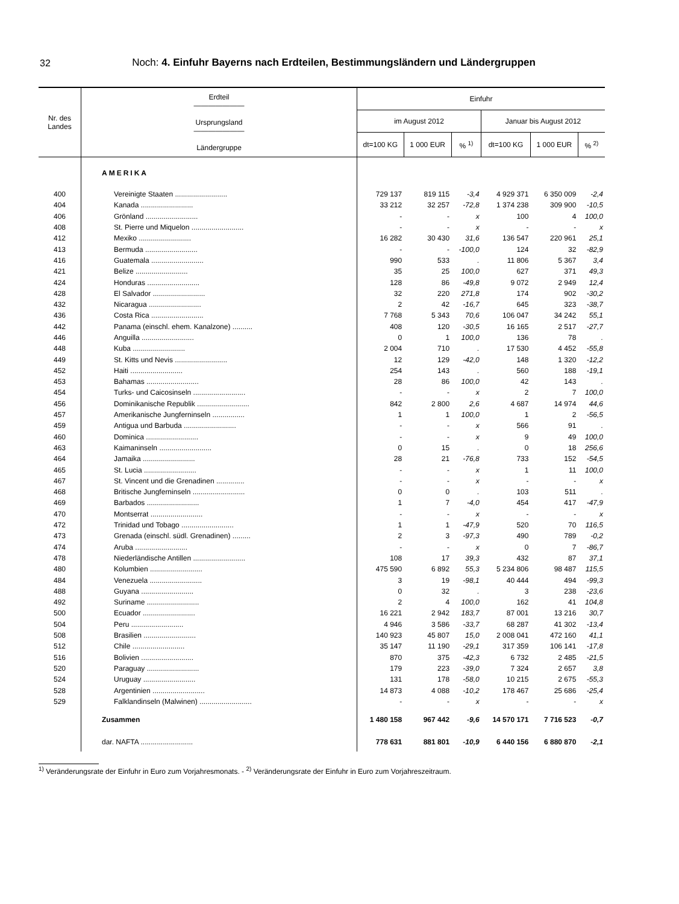32
Noch: 4. Einfuhr Bayerns nach Erdteilen, Bestimmungsländern und Ländergruppen
| Nr. des Landes | Erdteil ——————— Ursprungsland ——————— Ländergruppe | Einfuhr | | | | | |
| --- | --- | --- | --- | --- | --- | --- | --- |
| | | im August 2012 | | | Januar bis August 2012 | | |
| | | dt=100 KG | 1 000 EUR | % <sup>1)</sup> | dt=100 KG | 1 000 EUR | % <sup>2)</sup> |
| | AMERIKA | | | | | | |
| 400 | Vereinigte Staaten .......................... | 729 137 | 819 115 | -3,4 | 4 929 371 | 6 350 009 | -2,4 |
| 404 | Kanada .......................... | 33 212 | 32 257 | -72,8 | 1 374 238 | 309 900 | -10,5 |
| 406 | Grönland .......................... | - | - | x | 100 | 4 | 100,0 |
| 408 | St. Pierre und Miquelon .......................... | - | - | x | - | - | x |
| 412 | Mexiko .......................... | 16 282 | 30 430 | 31,6 | 136 547 | 220 961 | 25,1 |
| 413 | Bermuda .......................... | - | - | -100,0 | 124 | 32 | -82,9 |
| 416 | Guatemala .......................... | 990 | 533 | . | 11 806 | 5 367 | 3,4 |
| 421 | Belize .......................... | 35 | 25 | 100,0 | 627 | 371 | 49,3 |
| 424 | Honduras .......................... | 128 | 86 | -49,8 | 9 072 | 2 949 | 12,4 |
| 428 | El Salvador .......................... | 32 | 220 | 271,8 | 174 | 902 | -30,2 |
| 432 | Nicaragua .......................... | 2 | 42 | -16,7 | 645 | 323 | -38,7 |
| 436 | Costa Rica .......................... | 7 768 | 5 343 | 70,6 | 106 047 | 34 242 | 55,1 |
| 442 | Panama (einschl. ehem. Kanalzone) .......... | 408 | 120 | -30,5 | 16 165 | 2 517 | -27,7 |
| 446 | Anguilla .......................... | 0 | 1 | 100,0 | 136 | 78 | . |
| 448 | Kuba .......................... | 2 004 | 710 | . | 17 530 | 4 452 | -55,8 |
| 449 | St. Kitts und Nevis .......................... | 12 | 129 | -42,0 | 148 | 1 320 | -12,2 |
| 452 | Haiti .......................... | 254 | 143 | . | 560 | 188 | -19,1 |
| 453 | Bahamas .......................... | 28 | 86 | 100,0 | 42 | 143 | . |
| 454 | Turks- und Caicosinseln .......................... | - | - | x | 2 | 7 | 100,0 |
| 456 | Dominikanische Republik .......................... | 842 | 2 800 | 2,6 | 4 687 | 14 974 | 44,6 |
| 457 | Amerikanische Jungferninseln ................ | 1 | 1 | 100,0 | 1 | 2 | -56,5 |
| 459 | Antigua und Barbuda .......................... | - | - | x | 566 | 91 | . |
| 460 | Dominica .......................... | - | - | x | 9 | 49 | 100,0 |
| 463 | Kaimaninseln .......................... | 0 | 15 | . | 0 | 18 | 256,6 |
| 464 | Jamaika .......................... | 28 | 21 | -76,8 | 733 | 152 | -54,5 |
| 465 | St. Lucia .......................... | - | - | x | 1 | 11 | 100,0 |
| 467 | St. Vincent und die Grenadinen .............. | - | - | x | - | - | x |
| 468 | Britische Jungferninseln .......................... | 0 | 0 | . | 103 | 511 | . |
| 469 | Barbados .......................... | 1 | 7 | -4,0 | 454 | 417 | -47,9 |
| 470 | Montserrat .......................... | - | - | x | - | - | x |
| 472 | Trinidad und Tobago .......................... | 1 | 1 | -47,9 | 520 | 70 | 116,5 |
| 473 | Grenada (einschl. südl. Grenadinen) ......... | 2 | 3 | -97,3 | 490 | 789 | -0,2 |
| 474 | Aruba .......................... | - | - | x | 0 | 7 | -86,7 |
| 478 | Niederländische Antillen .......................... | 108 | 17 | 39,3 | 432 | 87 | 37,1 |
| 480 | Kolumbien .......................... | 475 590 | 6 892 | 55,3 | 5 234 806 | 98 487 | 115,5 |
| 484 | Venezuela .......................... | 3 | 19 | -98,1 | 40 444 | 494 | -99,3 |
| 488 | Guyana .......................... | 0 | 32 | . | 3 | 238 | -23,6 |
| 492 | Suriname .......................... | 2 | 4 | 100,0 | 162 | 41 | 104,8 |
| 500 | Ecuador .......................... | 16 221 | 2 942 | 183,7 | 87 001 | 13 216 | 30,7 |
| 504 | Peru .......................... | 4 946 | 3 586 | -33,7 | 68 287 | 41 302 | -13,4 |
| 508 | Brasilien .......................... | 140 923 | 45 807 | 15,0 | 2 008 041 | 472 160 | 41,1 |
| 512 | Chile .......................... | 35 147 | 11 190 | -29,1 | 317 359 | 106 141 | -17,8 |
| 516 | Bolivien .......................... | 870 | 375 | -42,3 | 6 732 | 2 485 | -21,5 |
| 520 | Paraguay .......................... | 179 | 223 | -39,0 | 7 324 | 2 657 | 3,8 |
| 524 | Uruguay .......................... | 131 | 178 | -58,0 | 10 215 | 2 675 | -55,3 |
| 528 | Argentinien .......................... | 14 873 | 4 088 | -10,2 | 178 467 | 25 686 | -25,4 |
| 529 | Falklandinseln (Malwinen) .......................... | - | - | x | - | - | x |
| | Zusammen | 1 480 158 | 967 442 | -9,6 | 14 570 171 | 7 716 523 | -0,7 |
| | dar. NAFTA .......................... | 778 631 | 881 801 | -10,9 | 6 440 156 | 6 880 870 | -2,1 |
<sup>1)</sup> Veränderungsrate der Einfuhr in Euro zum Vorjahresmonats. - <sup>2)</sup> Veränderungsrate der Einfuhr in Euro zum Vorjahreszeitraum.